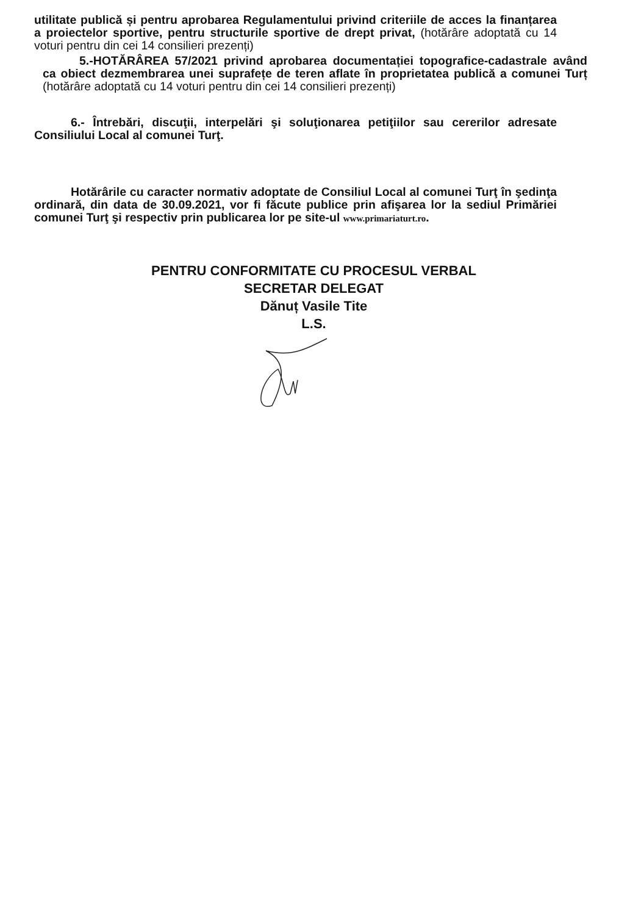utilitate publică și pentru aprobarea Regulamentului privind criteriile de acces la finanțarea a proiectelor sportive, pentru structurile sportive de drept privat, (hotărâre adoptată cu 14 voturi pentru din cei 14 consilieri prezenți)
5.-HOTĂRÂREA 57/2021 privind aprobarea documentației topografice-cadastrale având ca obiect dezmembrarea unei suprafețe de teren aflate în proprietatea publică a comunei Turț (hotărâre adoptată cu 14 voturi pentru din cei 14 consilieri prezenți)
6.- Întrebări, discuţii, interpelări şi soluţionarea petiţiilor sau cererilor adresate Consiliului Local al comunei Turţ.
Hotărârile cu caracter normativ adoptate de Consiliul Local al comunei Turţ în şedinţa ordinară, din data de 30.09.2021, vor fi făcute publice prin afişarea lor la sediul Primăriei comunei Turţ şi respectiv prin publicarea lor pe site-ul www.primariaturt.ro.
PENTRU CONFORMITATE CU PROCESUL VERBAL
SECRETAR DELEGAT
Dănuț Vasile Tite
L.S.